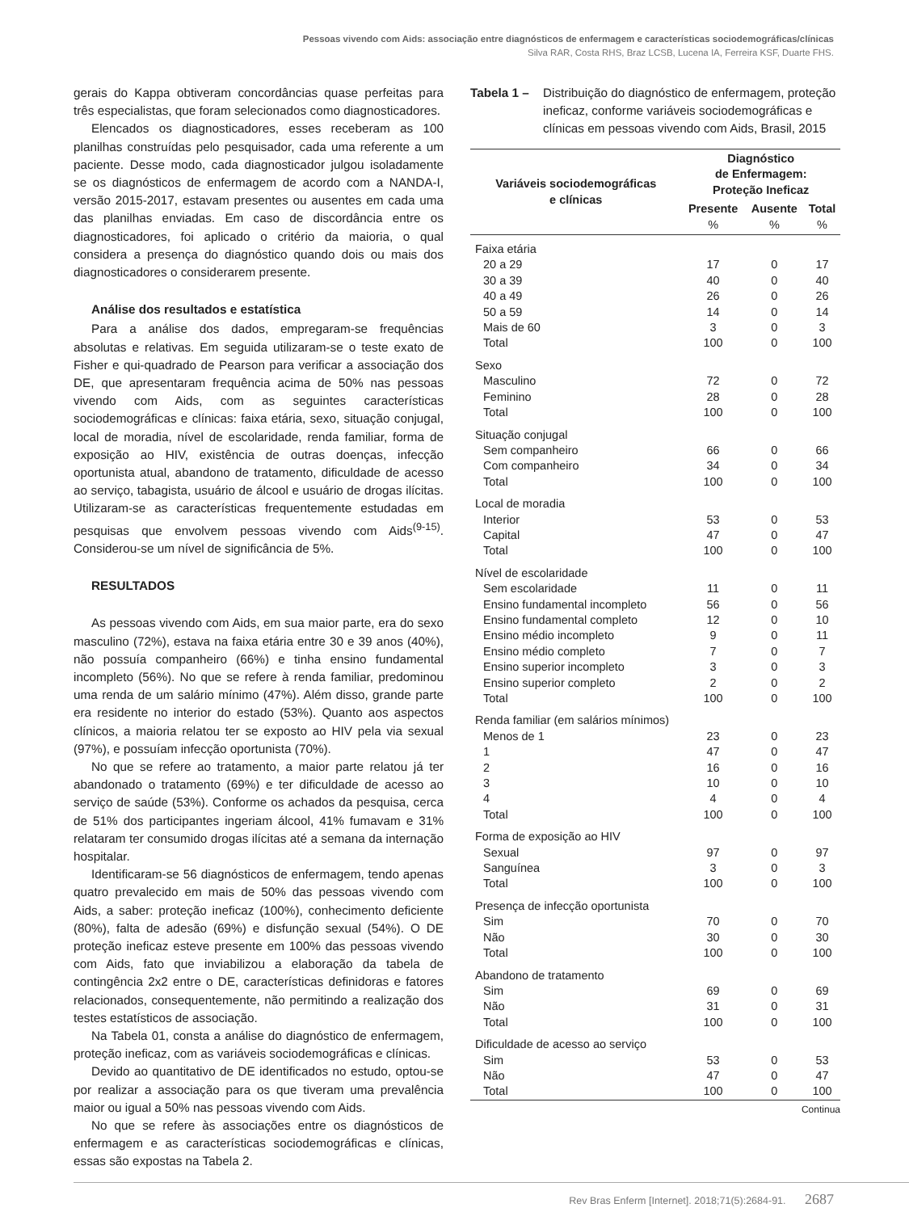Pessoas vivendo com Aids: associação entre diagnósticos de enfermagem e características sociodemográficas/clínicas
Silva RAR, Costa RHS, Braz LCSB, Lucena IA, Ferreira KSF, Duarte FHS.
gerais do Kappa obtiveram concordâncias quase perfeitas para três especialistas, que foram selecionados como diagnosticadores.
Elencados os diagnosticadores, esses receberam as 100 planilhas construídas pelo pesquisador, cada uma referente a um paciente. Desse modo, cada diagnosticador julgou isoladamente se os diagnósticos de enfermagem de acordo com a NANDA-I, versão 2015-2017, estavam presentes ou ausentes em cada uma das planilhas enviadas. Em caso de discordância entre os diagnosticadores, foi aplicado o critério da maioria, o qual considera a presença do diagnóstico quando dois ou mais dos diagnosticadores o considerarem presente.
Análise dos resultados e estatística
Para a análise dos dados, empregaram-se frequências absolutas e relativas. Em seguida utilizaram-se o teste exato de Fisher e qui-quadrado de Pearson para verificar a associação dos DE, que apresentaram frequência acima de 50% nas pessoas vivendo com Aids, com as seguintes características sociodemográficas e clínicas: faixa etária, sexo, situação conjugal, local de moradia, nível de escolaridade, renda familiar, forma de exposição ao HIV, existência de outras doenças, infecção oportunista atual, abandono de tratamento, dificuldade de acesso ao serviço, tabagista, usuário de álcool e usuário de drogas ilícitas. Utilizaram-se as características frequentemente estudadas em pesquisas que envolvem pessoas vivendo com Aids<sup>(9-15)</sup>. Considerou-se um nível de significância de 5%.
RESULTADOS
As pessoas vivendo com Aids, em sua maior parte, era do sexo masculino (72%), estava na faixa etária entre 30 e 39 anos (40%), não possuía companheiro (66%) e tinha ensino fundamental incompleto (56%). No que se refere à renda familiar, predominou uma renda de um salário mínimo (47%). Além disso, grande parte era residente no interior do estado (53%). Quanto aos aspectos clínicos, a maioria relatou ter se exposto ao HIV pela via sexual (97%), e possuíam infecção oportunista (70%).
No que se refere ao tratamento, a maior parte relatou já ter abandonado o tratamento (69%) e ter dificuldade de acesso ao serviço de saúde (53%). Conforme os achados da pesquisa, cerca de 51% dos participantes ingeriam álcool, 41% fumavam e 31% relataram ter consumido drogas ilícitas até a semana da internação hospitalar.
Identificaram-se 56 diagnósticos de enfermagem, tendo apenas quatro prevalecido em mais de 50% das pessoas vivendo com Aids, a saber: proteção ineficaz (100%), conhecimento deficiente (80%), falta de adesão (69%) e disfunção sexual (54%). O DE proteção ineficaz esteve presente em 100% das pessoas vivendo com Aids, fato que inviabilizou a elaboração da tabela de contingência 2x2 entre o DE, características definidoras e fatores relacionados, consequentemente, não permitindo a realização dos testes estatísticos de associação.
Na Tabela 01, consta a análise do diagnóstico de enfermagem, proteção ineficaz, com as variáveis sociodemográficas e clínicas.
Devido ao quantitativo de DE identificados no estudo, optou-se por realizar a associação para os que tiveram uma prevalência maior ou igual a 50% nas pessoas vivendo com Aids.
No que se refere às associações entre os diagnósticos de enfermagem e as características sociodemográficas e clínicas, essas são expostas na Tabela 2.
Tabela 1 – Distribuição do diagnóstico de enfermagem, proteção ineficaz, conforme variáveis sociodemográficas e clínicas em pessoas vivendo com Aids, Brasil, 2015
| Variáveis sociodemográficas e clínicas | Diagnóstico de Enfermagem: Proteção Ineficaz | | |
| --- | --- | --- | --- |
| | Presente % | Ausente % | Total % |
| Faixa etária | | | |
| 20 a 29 | 17 | 0 | 17 |
| 30 a 39 | 40 | 0 | 40 |
| 40 a 49 | 26 | 0 | 26 |
| 50 a 59 | 14 | 0 | 14 |
| Mais de 60 | 3 | 0 | 3 |
| Total | 100 | 0 | 100 |
| Sexo | | | |
| Masculino | 72 | 0 | 72 |
| Feminino | 28 | 0 | 28 |
| Total | 100 | 0 | 100 |
| Situação conjugal | | | |
| Sem companheiro | 66 | 0 | 66 |
| Com companheiro | 34 | 0 | 34 |
| Total | 100 | 0 | 100 |
| Local de moradia | | | |
| Interior | 53 | 0 | 53 |
| Capital | 47 | 0 | 47 |
| Total | 100 | 0 | 100 |
| Nível de escolaridade | | | |
| Sem escolaridade | 11 | 0 | 11 |
| Ensino fundamental incompleto | 56 | 0 | 56 |
| Ensino fundamental completo | 12 | 0 | 10 |
| Ensino médio incompleto | 9 | 0 | 11 |
| Ensino médio completo | 7 | 0 | 7 |
| Ensino superior incompleto | 3 | 0 | 3 |
| Ensino superior completo | 2 | 0 | 2 |
| Total | 100 | 0 | 100 |
| Renda familiar (em salários mínimos) | | | |
| Menos de 1 | 23 | 0 | 23 |
| 1 | 47 | 0 | 47 |
| 2 | 16 | 0 | 16 |
| 3 | 10 | 0 | 10 |
| 4 | 4 | 0 | 4 |
| Total | 100 | 0 | 100 |
| Forma de exposição ao HIV | | | |
| Sexual | 97 | 0 | 97 |
| Sanguínea | 3 | 0 | 3 |
| Total | 100 | 0 | 100 |
| Presença de infecção oportunista | | | |
| Sim | 70 | 0 | 70 |
| Não | 30 | 0 | 30 |
| Total | 100 | 0 | 100 |
| Abandono de tratamento | | | |
| Sim | 69 | 0 | 69 |
| Não | 31 | 0 | 31 |
| Total | 100 | 0 | 100 |
| Dificuldade de acesso ao serviço | | | |
| Sim | 53 | 0 | 53 |
| Não | 47 | 0 | 47 |
| Total | 100 | 0 | 100 |
Continua
Rev Bras Enferm [Internet]. 2018;71(5):2684-91. 2687